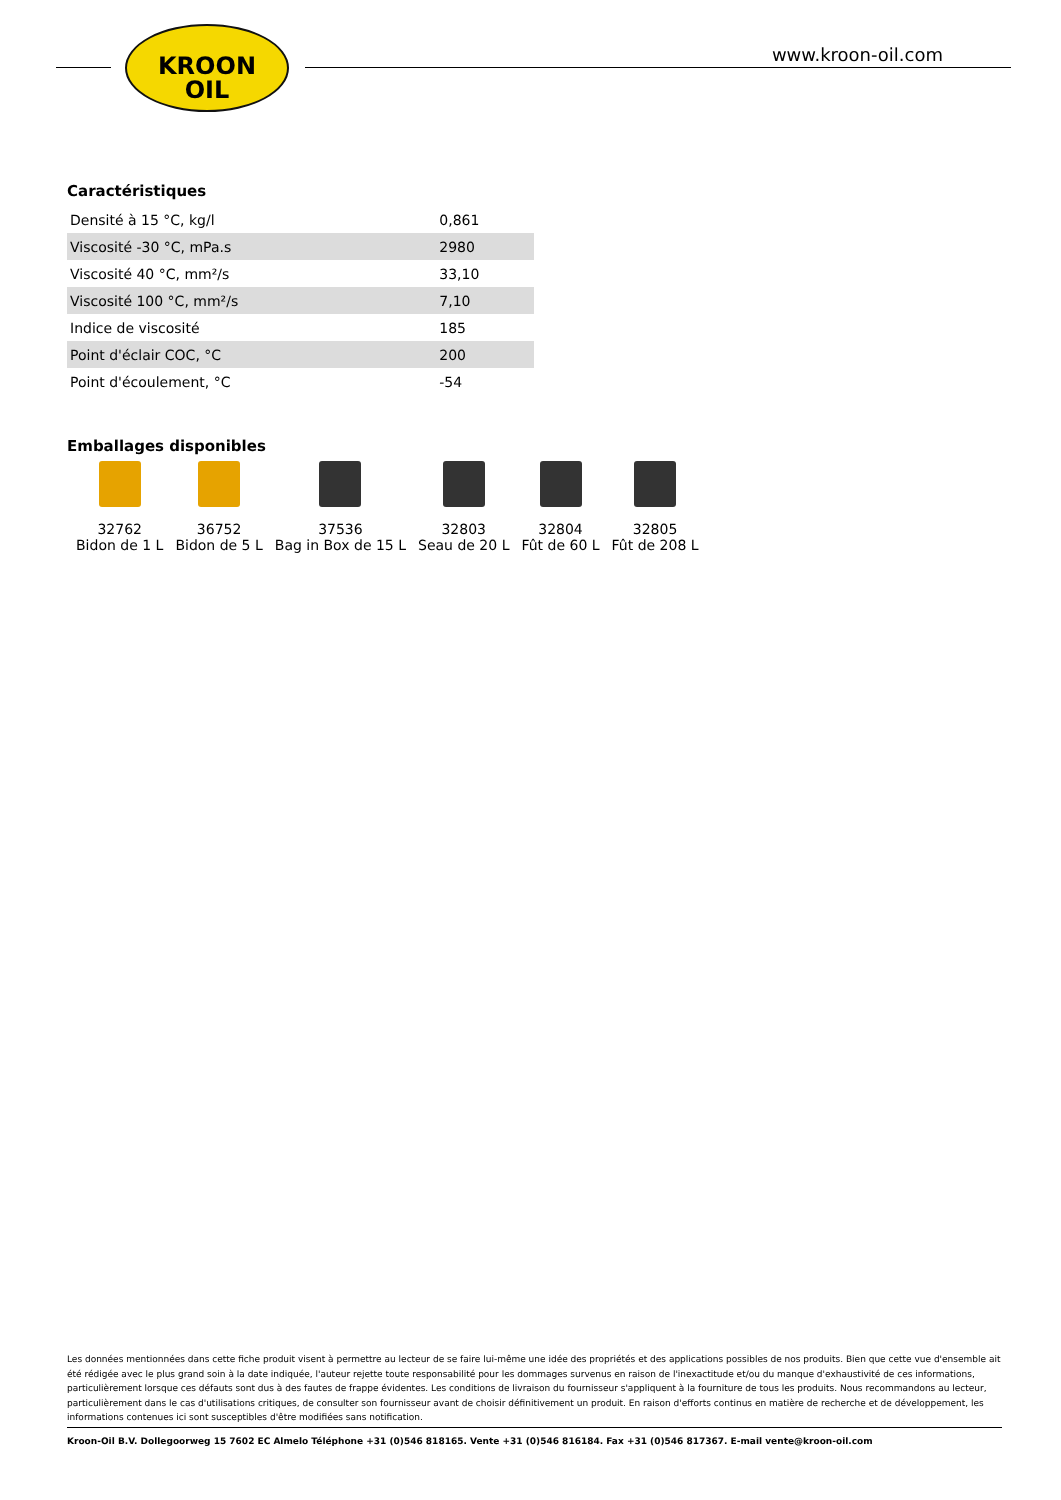KROON
OIL
www.kroon-oil.com
Caractéristiques
| Densité à 15 °C, kg/l | 0,861 |
| Viscosité -30 °C, mPa.s | 2980 |
| Viscosité 40 °C, mm²/s | 33,10 |
| Viscosité 100 °C, mm²/s | 7,10 |
| Indice de viscosité | 185 |
| Point d'éclair COC, °C | 200 |
| Point d'écoulement, °C | -54 |
Emballages disponibles
32762
Bidon de 1 L
36752
Bidon de 5 L
37536
Bag in Box de 15 L
32803
Seau de 20 L
32804
Fût de 60 L
32805
Fût de 208 L
Les données mentionnées dans cette fiche produit visent à permettre au lecteur de se faire lui-même une idée des propriétés et des applications possibles de nos produits. Bien que cette vue d'ensemble ait été rédigée avec le plus grand soin à la date indiquée, l'auteur rejette toute responsabilité pour les dommages survenus en raison de l'inexactitude et/ou du manque d'exhaustivité de ces informations, particulièrement lorsque ces défauts sont dus à des fautes de frappe évidentes. Les conditions de livraison du fournisseur s'appliquent à la fourniture de tous les produits. Nous recommandons au lecteur, particulièrement dans le cas d'utilisations critiques, de consulter son fournisseur avant de choisir définitivement un produit. En raison d'efforts continus en matière de recherche et de développement, les informations contenues ici sont susceptibles d'être modifiées sans notification.
Kroon-Oil B.V. Dollegoorweg 15 7602 EC Almelo Téléphone +31 (0)546 818165. Vente +31 (0)546 816184. Fax +31 (0)546 817367. E-mail vente@kroon-oil.com